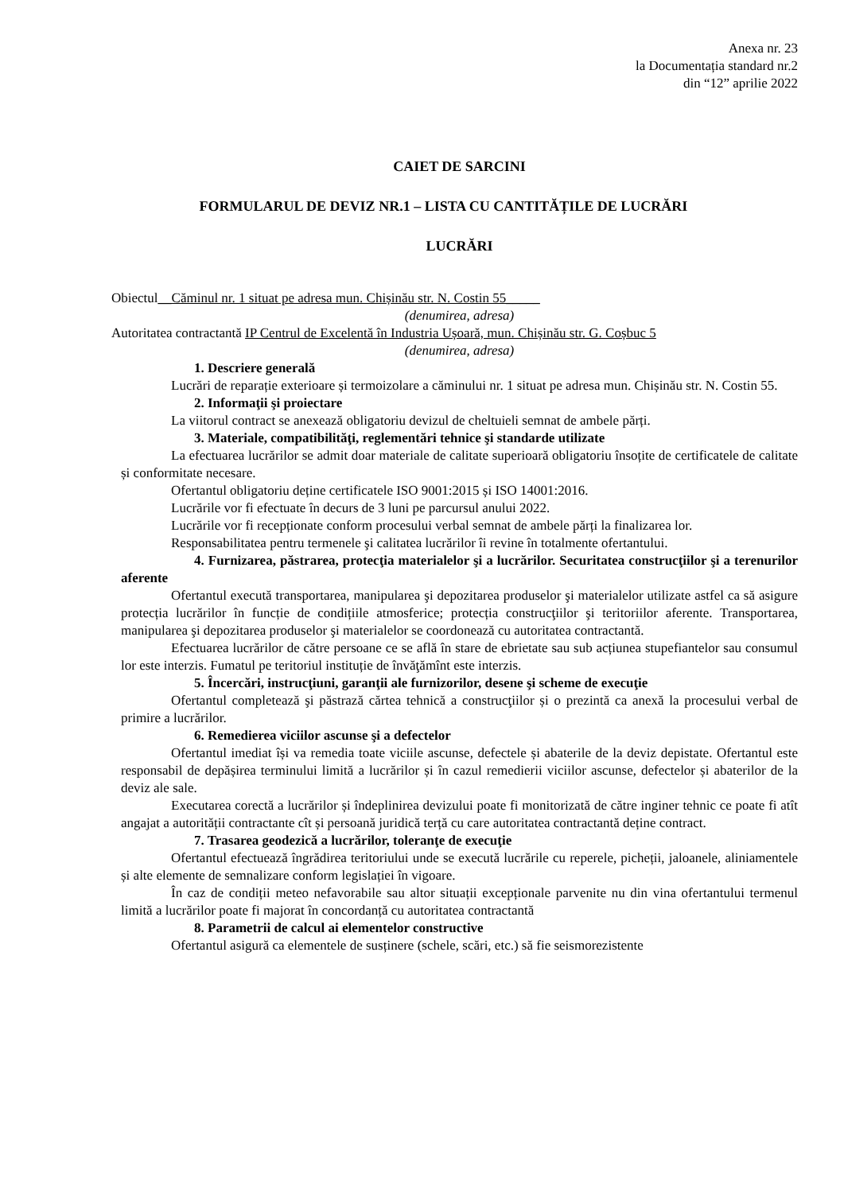Anexa nr. 23
la Documentația standard nr.2
din “12” aprilie 2022
CAIET DE SARCINI
FORMULARUL DE DEVIZ NR.1 – LISTA CU CANTITĂȚILE DE LUCRĂRI
LUCRĂRI
Obiectul__Căminul nr. 1 situat pe adresa mun. Chișinău str. N. Costin 55_____
(denumirea, adresa)
Autoritatea contractantă IP Centrul de Excelentă în Industria Ușoară, mun. Chișinău str. G. Coșbuc 5
(denumirea, adresa)
1. Descriere generală
Lucrări de reparație exterioare și termoizolare a căminului nr. 1 situat pe adresa mun. Chișinău str. N. Costin 55.
2. Informaţii şi proiectare
La viitorul contract se anexează obligatoriu devizul de cheltuieli semnat de ambele părți.
3. Materiale, compatibilităţi, reglementări tehnice şi standarde utilizate
La efectuarea lucrărilor se admit doar materiale de calitate superioară obligatoriu însoțite de certificatele de calitate și conformitate necesare.
Ofertantul obligatoriu deține certificatele ISO 9001:2015 și ISO 14001:2016.
Lucrările vor fi efectuate în decurs de 3 luni pe parcursul anului 2022.
Lucrările vor fi recepționate conform procesului verbal semnat de ambele părți la finalizarea lor.
Responsabilitatea pentru termenele şi calitatea lucrărilor îi revine în totalmente ofertantului.
4. Furnizarea, păstrarea, protecţia materialelor şi a lucrărilor. Securitatea construcţiilor şi a terenurilor aferente
Ofertantul execută transportarea, manipularea şi depozitarea produselor şi materialelor utilizate astfel ca să asigure protecția lucrărilor în funcție de condițiile atmosferice; protecția construcţiilor şi teritoriilor aferente. Transportarea, manipularea şi depozitarea produselor şi materialelor se coordonează cu autoritatea contractantă.
Efectuarea lucrărilor de către persoane ce se află în stare de ebrietate sau sub acțiunea stupefiantelor sau consumul lor este interzis. Fumatul pe teritoriul instituție de învăţămînt este interzis.
5. Încercări, instrucţiuni, garanţii ale furnizorilor, desene şi scheme de execuţie
Ofertantul completează şi păstrază cărtea tehnică a construcţiilor și o prezintă ca anexă la procesului verbal de primire a lucrărilor.
6. Remedierea viciilor ascunse şi a defectelor
Ofertantul imediat își va remedia toate viciile ascunse, defectele și abaterile de la deviz depistate. Ofertantul este responsabil de depășirea terminului limită a lucrărilor și în cazul remedierii viciilor ascunse, defectelor și abaterilor de la deviz ale sale.
Executarea corectă a lucrărilor și îndeplinirea devizului poate fi monitorizată de către inginer tehnic ce poate fi atît angajat a autorității contractante cît și persoană juridică terță cu care autoritatea contractantă deține contract.
7. Trasarea geodezică a lucrărilor, toleranţe de execuţie
Ofertantul efectuează îngrădirea teritoriului unde se execută lucrările cu reperele, picheții, jaloanele, aliniamentele și alte elemente de semnalizare conform legislației în vigoare.
În caz de condiții meteo nefavorabile sau altor situații excepționale parvenite nu din vina ofertantului termenul limită a lucrărilor poate fi majorat în concordanță cu autoritatea contractantă
8. Parametrii de calcul ai elementelor constructive
Ofertantul asigură ca elementele de susținere (schele, scări, etc.) să fie seismorezistente